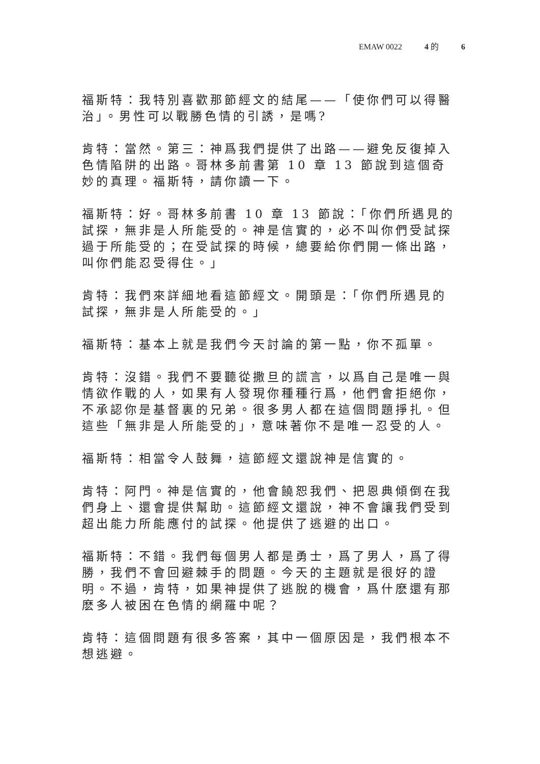EMAW 0022 4 的 6
福斯特：我特別喜歡那節經文的結尾——「使你們可以得醫治」。男性可以戰勝色情的引誘，是嗎?
肯特：當然。第三：神爲我們提供了出路——避免反復掉入色情陷阱的出路。哥林多前書第 10 章 13 節說到這個奇妙的真理。福斯特，請你讀一下。
福斯特：好。哥林多前書 10 章 13 節說：「你們所遇見的試探，無非是人所能受的。神是信實的，必不叫你們受試探過于所能受的；在受試探的時候，總要給你們開一條出路，叫你們能忍受得住。」
肯特：我們來詳細地看這節經文。開頭是：「你們所遇見的試探，無非是人所能受的。」
福斯特：基本上就是我們今天討論的第一點，你不孤單。
肯特：沒錯。我們不要聽從撒旦的謊言，以爲自己是唯一與情欲作戰的人，如果有人發現你種種行爲，他們會拒絕你，不承認你是基督裏的兄弟。很多男人都在這個問題掙扎。但這些「無非是人所能受的」，意味著你不是唯一忍受的人。
福斯特：相當令人鼓舞，這節經文還說神是信實的。
肯特：阿門。神是信實的，他會饒恕我們、把恩典傾倒在我們身上、還會提供幫助。這節經文還說，神不會讓我們受到超出能力所能應付的試探。他提供了逃避的出口。
福斯特：不錯。我們每個男人都是勇士，爲了男人，爲了得勝，我們不會回避棘手的問題。今天的主題就是很好的證明。不過，肯特，如果神提供了逃脫的機會，爲什麽還有那麽多人被困在色情的網羅中呢？
肯特：這個問題有很多答案，其中一個原因是，我們根本不想逃避。